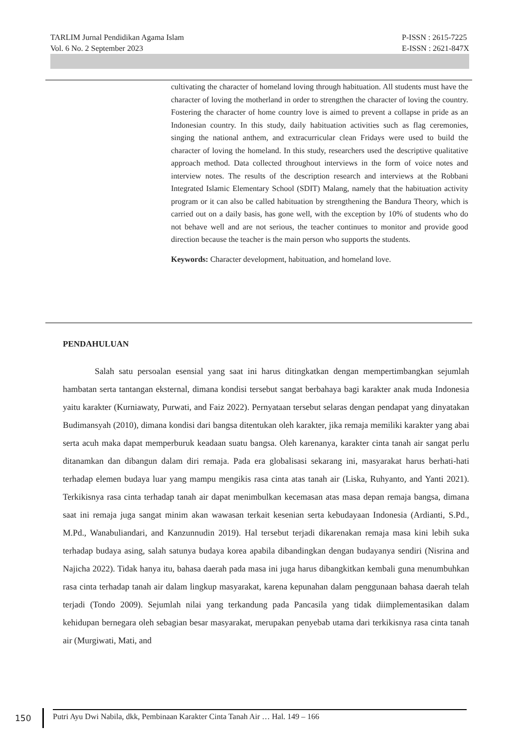TARLIM Jurnal Pendidikan Agama Islam
Vol. 6 No. 2 September 2023
P-ISSN : 2615-7225
E-ISSN : 2621-847X
cultivating the character of homeland loving through habituation. All students must have the character of loving the motherland in order to strengthen the character of loving the country. Fostering the character of home country love is aimed to prevent a collapse in pride as an Indonesian country. In this study, daily habituation activities such as flag ceremonies, singing the national anthem, and extracurricular clean Fridays were used to build the character of loving the homeland. In this study, researchers used the descriptive qualitative approach method. Data collected throughout interviews in the form of voice notes and interview notes. The results of the description research and interviews at the Robbani Integrated Islamic Elementary School (SDIT) Malang, namely that the habituation activity program or it can also be called habituation by strengthening the Bandura Theory, which is carried out on a daily basis, has gone well, with the exception by 10% of students who do not behave well and are not serious, the teacher continues to monitor and provide good direction because the teacher is the main person who supports the students.
Keywords: Character development, habituation, and homeland love.
PENDAHULUAN
Salah satu persoalan esensial yang saat ini harus ditingkatkan dengan mempertimbangkan sejumlah hambatan serta tantangan eksternal, dimana kondisi tersebut sangat berbahaya bagi karakter anak muda Indonesia yaitu karakter (Kurniawaty, Purwati, and Faiz 2022). Pernyataan tersebut selaras dengan pendapat yang dinyatakan Budimansyah (2010), dimana kondisi dari bangsa ditentukan oleh karakter, jika remaja memiliki karakter yang abai serta acuh maka dapat memperburuk keadaan suatu bangsa. Oleh karenanya, karakter cinta tanah air sangat perlu ditanamkan dan dibangun dalam diri remaja. Pada era globalisasi sekarang ini, masyarakat harus berhati-hati terhadap elemen budaya luar yang mampu mengikis rasa cinta atas tanah air (Liska, Ruhyanto, and Yanti 2021). Terkikisnya rasa cinta terhadap tanah air dapat menimbulkan kecemasan atas masa depan remaja bangsa, dimana saat ini remaja juga sangat minim akan wawasan terkait kesenian serta kebudayaan Indonesia (Ardianti, S.Pd., M.Pd., Wanabuliandari, and Kanzunnudin 2019). Hal tersebut terjadi dikarenakan remaja masa kini lebih suka terhadap budaya asing, salah satunya budaya korea apabila dibandingkan dengan budayanya sendiri (Nisrina and Najicha 2022). Tidak hanya itu, bahasa daerah pada masa ini juga harus dibangkitkan kembali guna menumbuhkan rasa cinta terhadap tanah air dalam lingkup masyarakat, karena kepunahan dalam penggunaan bahasa daerah telah terjadi (Tondo 2009). Sejumlah nilai yang terkandung pada Pancasila yang tidak diimplementasikan dalam kehidupan bernegara oleh sebagian besar masyarakat, merupakan penyebab utama dari terkikisnya rasa cinta tanah air (Murgiwati, Mati, and
150
Putri Ayu Dwi Nabila, dkk, Pembinaan Karakter Cinta Tanah Air … Hal. 149 – 166